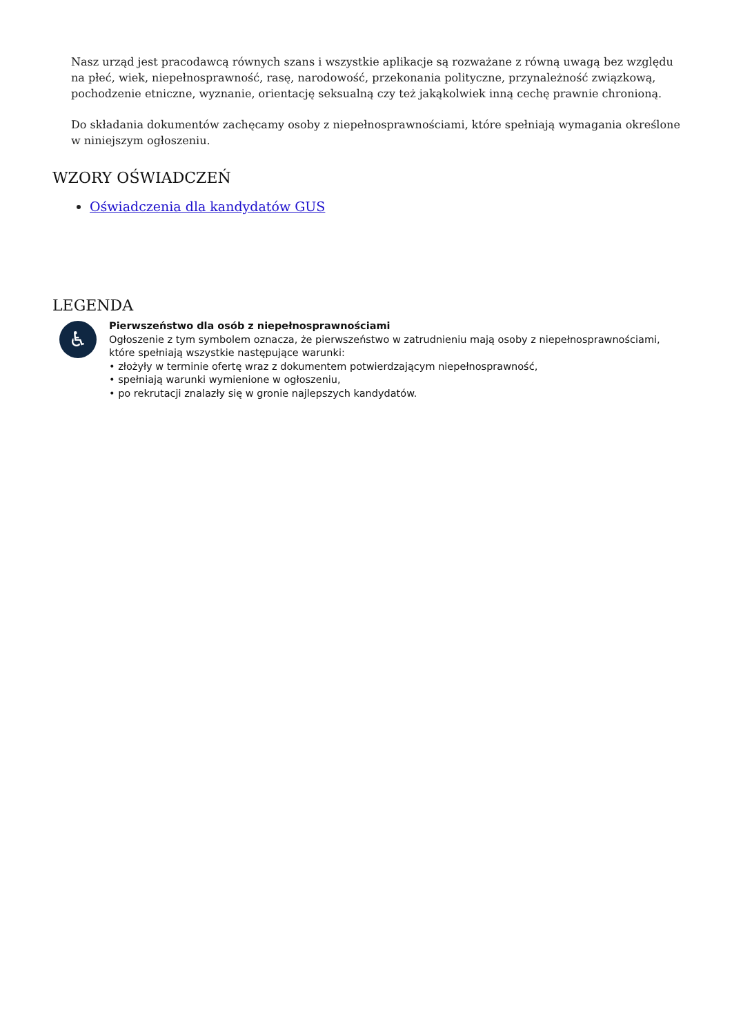Nasz urząd jest pracodawcą równych szans i wszystkie aplikacje są rozważane z równą uwagą bez względu na płeć, wiek, niepełnosprawność, rasę, narodowość, przekonania polityczne, przynależność związkową, pochodzenie etniczne, wyznanie, orientację seksualną czy też jakąkolwiek inną cechę prawnie chronioną.
Do składania dokumentów zachęcamy osoby z niepełnosprawnościami, które spełniają wymagania określone w niniejszym ogłoszeniu.
WZORY OŚWIADCZEŃ
Oświadczenia dla kandydatów GUS
LEGENDA
♿
Pierwszeństwo dla osób z niepełnosprawnościami
Ogłoszenie z tym symbolem oznacza, że pierwszeństwo w zatrudnieniu mają osoby z niepełnosprawnościami, które spełniają wszystkie następujące warunki:
• złożyły w terminie ofertę wraz z dokumentem potwierdzającym niepełnosprawność,
• spełniają warunki wymienione w ogłoszeniu,
• po rekrutacji znalazły się w gronie najlepszych kandydatów.